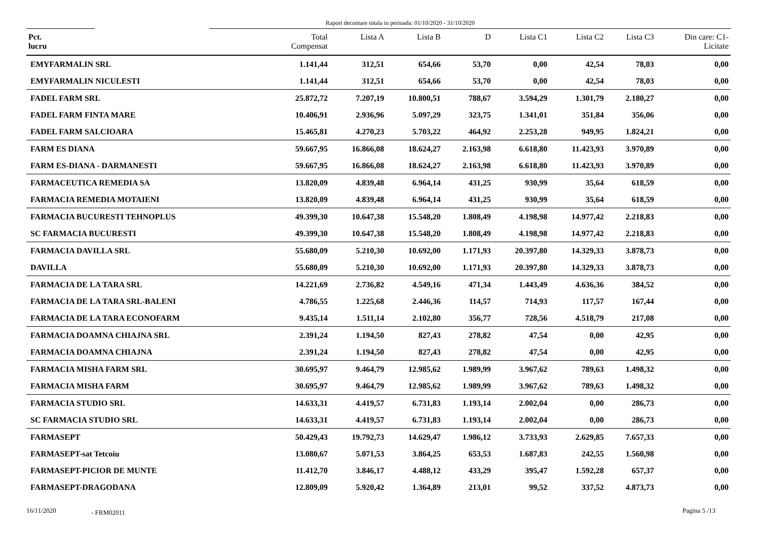Raport decontare totala in perioada: 01/10/2020 - 31/10/2020
| Pct. lucru | Total Compensat | Lista A | Lista B | D | Lista C1 | Lista C2 | Lista C3 | Din care: C1- Licitate |
| --- | --- | --- | --- | --- | --- | --- | --- | --- |
| EMYFARMALIN SRL | 1.141,44 | 312,51 | 654,66 | 53,70 | 0,00 | 42,54 | 78,03 | 0,00 |
| EMYFARMALIN NICULESTI | 1.141,44 | 312,51 | 654,66 | 53,70 | 0,00 | 42,54 | 78,03 | 0,00 |
| FADEL FARM SRL | 25.872,72 | 7.207,19 | 10.800,51 | 788,67 | 3.594,29 | 1.301,79 | 2.180,27 | 0,00 |
| FADEL FARM FINTA MARE | 10.406,91 | 2.936,96 | 5.097,29 | 323,75 | 1.341,01 | 351,84 | 356,06 | 0,00 |
| FADEL FARM SALCIOARA | 15.465,81 | 4.270,23 | 5.703,22 | 464,92 | 2.253,28 | 949,95 | 1.824,21 | 0,00 |
| FARM ES DIANA | 59.667,95 | 16.866,08 | 18.624,27 | 2.163,98 | 6.618,80 | 11.423,93 | 3.970,89 | 0,00 |
| FARM ES-DIANA - DARMANESTI | 59.667,95 | 16.866,08 | 18.624,27 | 2.163,98 | 6.618,80 | 11.423,93 | 3.970,89 | 0,00 |
| FARMACEUTICA REMEDIA SA | 13.820,09 | 4.839,48 | 6.964,14 | 431,25 | 930,99 | 35,64 | 618,59 | 0,00 |
| FARMACIA REMEDIA MOTAIENI | 13.820,09 | 4.839,48 | 6.964,14 | 431,25 | 930,99 | 35,64 | 618,59 | 0,00 |
| FARMACIA BUCURESTI TEHNOPLUS | 49.399,30 | 10.647,38 | 15.548,20 | 1.808,49 | 4.198,98 | 14.977,42 | 2.218,83 | 0,00 |
| SC FARMACIA BUCURESTI | 49.399,30 | 10.647,38 | 15.548,20 | 1.808,49 | 4.198,98 | 14.977,42 | 2.218,83 | 0,00 |
| FARMACIA DAVILLA SRL | 55.680,09 | 5.210,30 | 10.692,00 | 1.171,93 | 20.397,80 | 14.329,33 | 3.878,73 | 0,00 |
| DAVILLA | 55.680,09 | 5.210,30 | 10.692,00 | 1.171,93 | 20.397,80 | 14.329,33 | 3.878,73 | 0,00 |
| FARMACIA DE LA TARA SRL | 14.221,69 | 2.736,82 | 4.549,16 | 471,34 | 1.443,49 | 4.636,36 | 384,52 | 0,00 |
| FARMACIA DE LA TARA SRL-BALENI | 4.786,55 | 1.225,68 | 2.446,36 | 114,57 | 714,93 | 117,57 | 167,44 | 0,00 |
| FARMACIA DE LA TARA ECONOFARM | 9.435,14 | 1.511,14 | 2.102,80 | 356,77 | 728,56 | 4.518,79 | 217,08 | 0,00 |
| FARMACIA DOAMNA CHIAJNA SRL | 2.391,24 | 1.194,50 | 827,43 | 278,82 | 47,54 | 0,00 | 42,95 | 0,00 |
| FARMACIA DOAMNA CHIAJNA | 2.391,24 | 1.194,50 | 827,43 | 278,82 | 47,54 | 0,00 | 42,95 | 0,00 |
| FARMACIA MISHA FARM SRL | 30.695,97 | 9.464,79 | 12.985,62 | 1.989,99 | 3.967,62 | 789,63 | 1.498,32 | 0,00 |
| FARMACIA MISHA FARM | 30.695,97 | 9.464,79 | 12.985,62 | 1.989,99 | 3.967,62 | 789,63 | 1.498,32 | 0,00 |
| FARMACIA STUDIO SRL | 14.633,31 | 4.419,57 | 6.731,83 | 1.193,14 | 2.002,04 | 0,00 | 286,73 | 0,00 |
| SC FARMACIA STUDIO SRL | 14.633,31 | 4.419,57 | 6.731,83 | 1.193,14 | 2.002,04 | 0,00 | 286,73 | 0,00 |
| FARMASEPT | 50.429,43 | 19.792,73 | 14.629,47 | 1.986,12 | 3.733,93 | 2.629,85 | 7.657,33 | 0,00 |
| FARMASEPT-sat Tetcoiu | 13.080,67 | 5.071,53 | 3.864,25 | 653,53 | 1.687,83 | 242,55 | 1.560,98 | 0,00 |
| FARMASEPT-PICIOR DE MUNTE | 11.412,70 | 3.846,17 | 4.488,12 | 433,29 | 395,47 | 1.592,28 | 657,37 | 0,00 |
| FARMASEPT-DRAGODANA | 12.809,09 | 5.920,42 | 1.364,89 | 213,01 | 99,52 | 337,52 | 4.873,73 | 0,00 |
16/11/2020 - FRM02011 Pagina 5 /13